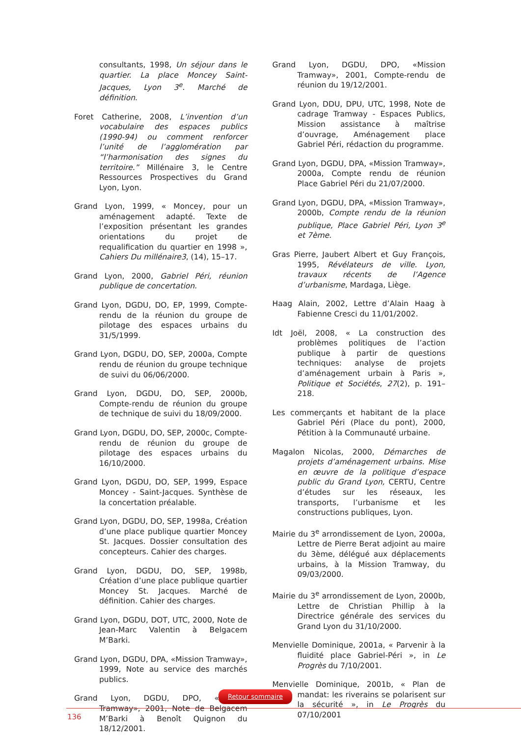consultants, 1998, Un séjour dans le quartier. La place Moncey Saint-Jacques, Lyon 3<sup>e</sup>. Marché de définition.
Foret Catherine, 2008, L’invention d’un vocabulaire des espaces publics (1990-94) ou comment renforcer l’unité de l’agglomération par “l’harmonisation des signes du territoire.” Millénaire 3, le Centre Ressources Prospectives du Grand Lyon, Lyon.
Grand Lyon, 1999, « Moncey, pour un aménagement adapté. Texte de l’exposition présentant les grandes orientations du projet de requalification du quartier en 1998 », Cahiers Du millénaire3, (14), 15–17.
Grand Lyon, 2000, Gabriel Péri, réunion publique de concertation.
Grand Lyon, DGDU, DO, EP, 1999, Compte-rendu de la réunion du groupe de pilotage des espaces urbains du 31/5/1999.
Grand Lyon, DGDU, DO, SEP, 2000a, Compte rendu de réunion du groupe technique de suivi du 06/06/2000.
Grand Lyon, DGDU, DO, SEP, 2000b, Compte-rendu de réunion du groupe de technique de suivi du 18/09/2000.
Grand Lyon, DGDU, DO, SEP, 2000c, Compte-rendu de réunion du groupe de pilotage des espaces urbains du 16/10/2000.
Grand Lyon, DGDU, DO, SEP, 1999, Espace Moncey - Saint-Jacques. Synthèse de la concertation préalable.
Grand Lyon, DGDU, DO, SEP, 1998a, Création d’une place publique quartier Moncey St. Jacques. Dossier consultation des concepteurs. Cahier des charges.
Grand Lyon, DGDU, DO, SEP, 1998b, Création d’une place publique quartier Moncey St. Jacques. Marché de définition. Cahier des charges.
Grand Lyon, DGDU, DOT, UTC, 2000, Note de Jean-Marc Valentin à Belgacem M’Barki.
Grand Lyon, DGDU, DPA, «Mission Tramway», 1999, Note au service des marchés publics.
Grand Lyon, DGDU, DPO, «Mission Tramway», 2001, Note de Belgacem M’Barki à Benoît Quignon du 18/12/2001.
Grand Lyon, DGDU, DPO, «Mission Tramway», 2001, Compte-rendu de réunion du 19/12/2001.
Grand Lyon, DDU, DPU, UTC, 1998, Note de cadrage Tramway - Espaces Publics, Mission assistance à maîtrise d’ouvrage, Aménagement place Gabriel Péri, rédaction du programme.
Grand Lyon, DGDU, DPA, «Mission Tramway», 2000a, Compte rendu de réunion Place Gabriel Péri du 21/07/2000.
Grand Lyon, DGDU, DPA, «Mission Tramway», 2000b, Compte rendu de la réunion publique, Place Gabriel Péri, Lyon 3<sup>e</sup> et 7ème.
Gras Pierre, Jaubert Albert et Guy François, 1995, Révélateurs de ville. Lyon, travaux récents de l’Agence d’urbanisme, Mardaga, Liège.
Haag Alain, 2002, Lettre d’Alain Haag à Fabienne Cresci du 11/01/2002.
Idt Joël, 2008, « La construction des problèmes politiques de l’action publique à partir de questions techniques: analyse de projets d’aménagement urbain à Paris », Politique et Sociétés, 27(2), p. 191–218.
Les commerçants et habitant de la place Gabriel Péri (Place du pont), 2000, Pétition à la Communauté urbaine.
Magalon Nicolas, 2000, Démarches de projets d’aménagement urbains. Mise en œuvre de la politique d’espace public du Grand Lyon, CERTU, Centre d’études sur les réseaux, les transports, l’urbanisme et les constructions publiques, Lyon.
Mairie du 3<sup>e</sup> arrondissement de Lyon, 2000a, Lettre de Pierre Berat adjoint au maire du 3ème, délégué aux déplacements urbains, à la Mission Tramway, du 09/03/2000.
Mairie du 3<sup>e</sup> arrondissement de Lyon, 2000b, Lettre de Christian Phillip à la Directrice générale des services du Grand Lyon du 31/10/2000.
Menvielle Dominique, 2001a, « Parvenir à la fluidité place Gabriel-Péri », in Le Progrès du 7/10/2001.
Menvielle Dominique, 2001b, « Plan de mandat: les riverains se polarisent sur la sécurité », in Le Progrès du 07/10/2001
Retour sommaire
136